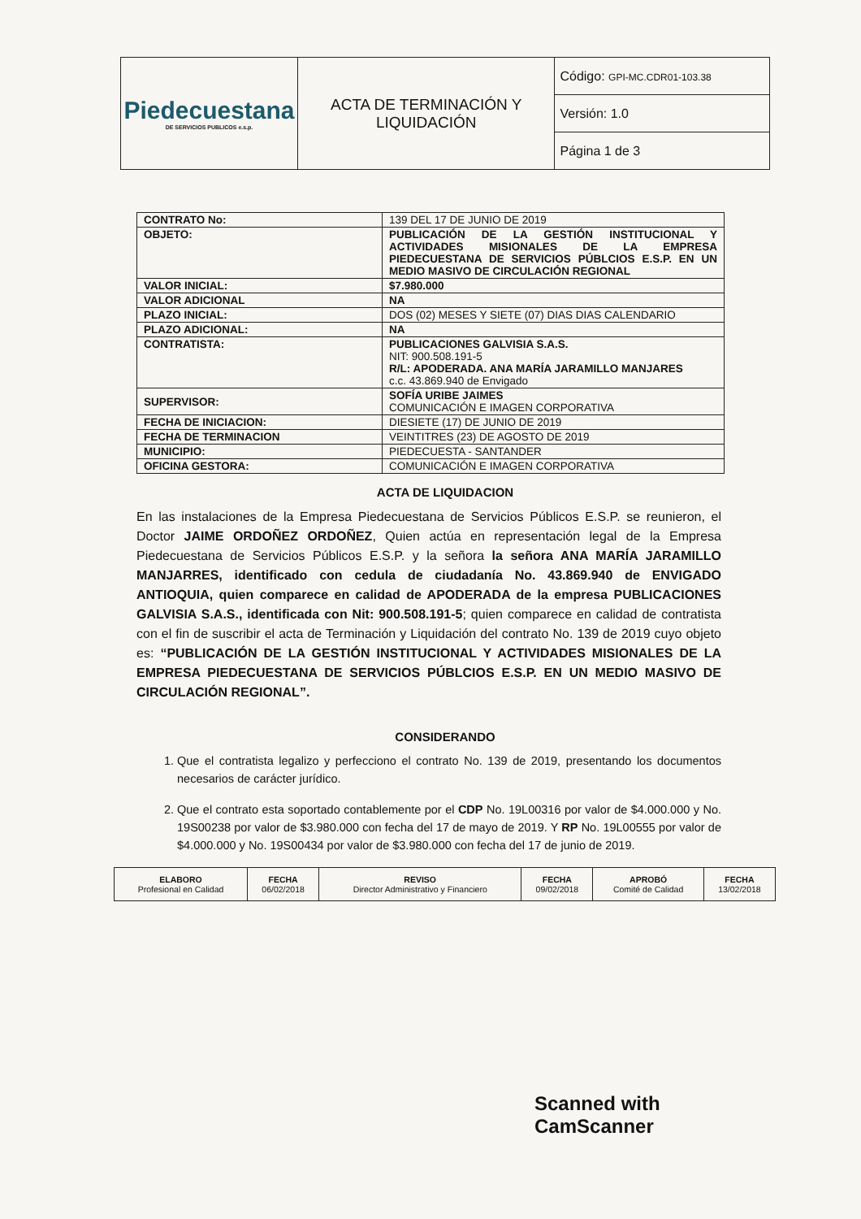| Piedecuestana DE SERVICIOS PUBLICOS e.s.p. | ACTA DE TERMINACIÓN Y LIQUIDACIÓN | Código: GPI-MC.CDR01-103.38 |
| | | Versión: 1.0 |
| | | Página 1 de 3 |
| CONTRATO No: | 139 DEL 17 DE JUNIO DE 2019 |
| OBJETO: | PUBLICACIÓN DE LA GESTIÓN INSTITUCIONAL Y ACTIVIDADES MISIONALES DE LA EMPRESA PIEDECUESTANA DE SERVICIOS PÚBLCIOS E.S.P. EN UN MEDIO MASIVO DE CIRCULACIÓN REGIONAL |
| VALOR INICIAL: | $7.980.000 |
| VALOR ADICIONAL | NA |
| PLAZO INICIAL: | DOS (02) MESES Y SIETE (07) DIAS DIAS CALENDARIO |
| PLAZO ADICIONAL: | NA |
| CONTRATISTA: | PUBLICACIONES GALVISIA S.A.S. NIT: 900.508.191-5 R/L: APODERADA. ANA MARÍA JARAMILLO MANJARES c.c. 43.869.940 de Envigado |
| SUPERVISOR: | SOFÍA URIBE JAIMES COMUNICACIÓN E IMAGEN CORPORATIVA |
| FECHA DE INICIACION: | DIESIETE (17) DE JUNIO DE 2019 |
| FECHA DE TERMINACION | VEINTITRES (23) DE AGOSTO DE 2019 |
| MUNICIPIO: | PIEDECUESTA - SANTANDER |
| OFICINA GESTORA: | COMUNICACIÓN E IMAGEN CORPORATIVA |
ACTA DE LIQUIDACION
En las instalaciones de la Empresa Piedecuestana de Servicios Públicos E.S.P. se reunieron, el Doctor JAIME ORDOÑEZ ORDOÑEZ, Quien actúa en representación legal de la Empresa Piedecuestana de Servicios Públicos E.S.P. y la señora la señora ANA MARÍA JARAMILLO MANJARRES, identificado con cedula de ciudadanía No. 43.869.940 de ENVIGADO ANTIOQUIA, quien comparece en calidad de APODERADA de la empresa PUBLICACIONES GALVISIA S.A.S., identificada con Nit: 900.508.191-5; quien comparece en calidad de contratista con el fin de suscribir el acta de Terminación y Liquidación del contrato No. 139 de 2019 cuyo objeto es: “PUBLICACIÓN DE LA GESTIÓN INSTITUCIONAL Y ACTIVIDADES MISIONALES DE LA EMPRESA PIEDECUESTANA DE SERVICIOS PÚBLCIOS E.S.P. EN UN MEDIO MASIVO DE CIRCULACIÓN REGIONAL”.
CONSIDERANDO
1. Que el contratista legalizo y perfecciono el contrato No. 139 de 2019, presentando los documentos necesarios de carácter jurídico.
2. Que el contrato esta soportado contablemente por el CDP No. 19L00316 por valor de $4.000.000 y No. 19S00238 por valor de $3.980.000 con fecha del 17 de mayo de 2019. Y RP No. 19L00555 por valor de $4.000.000 y No. 19S00434 por valor de $3.980.000 con fecha del 17 de junio de 2019.
| ELABORO Profesional en Calidad | FECHA 06/02/2018 | REVISO Director Administrativo y Financiero | FECHA 09/02/2018 | APROBÓ Comité de Calidad | FECHA 13/02/2018 |
Scanned with CamScanner